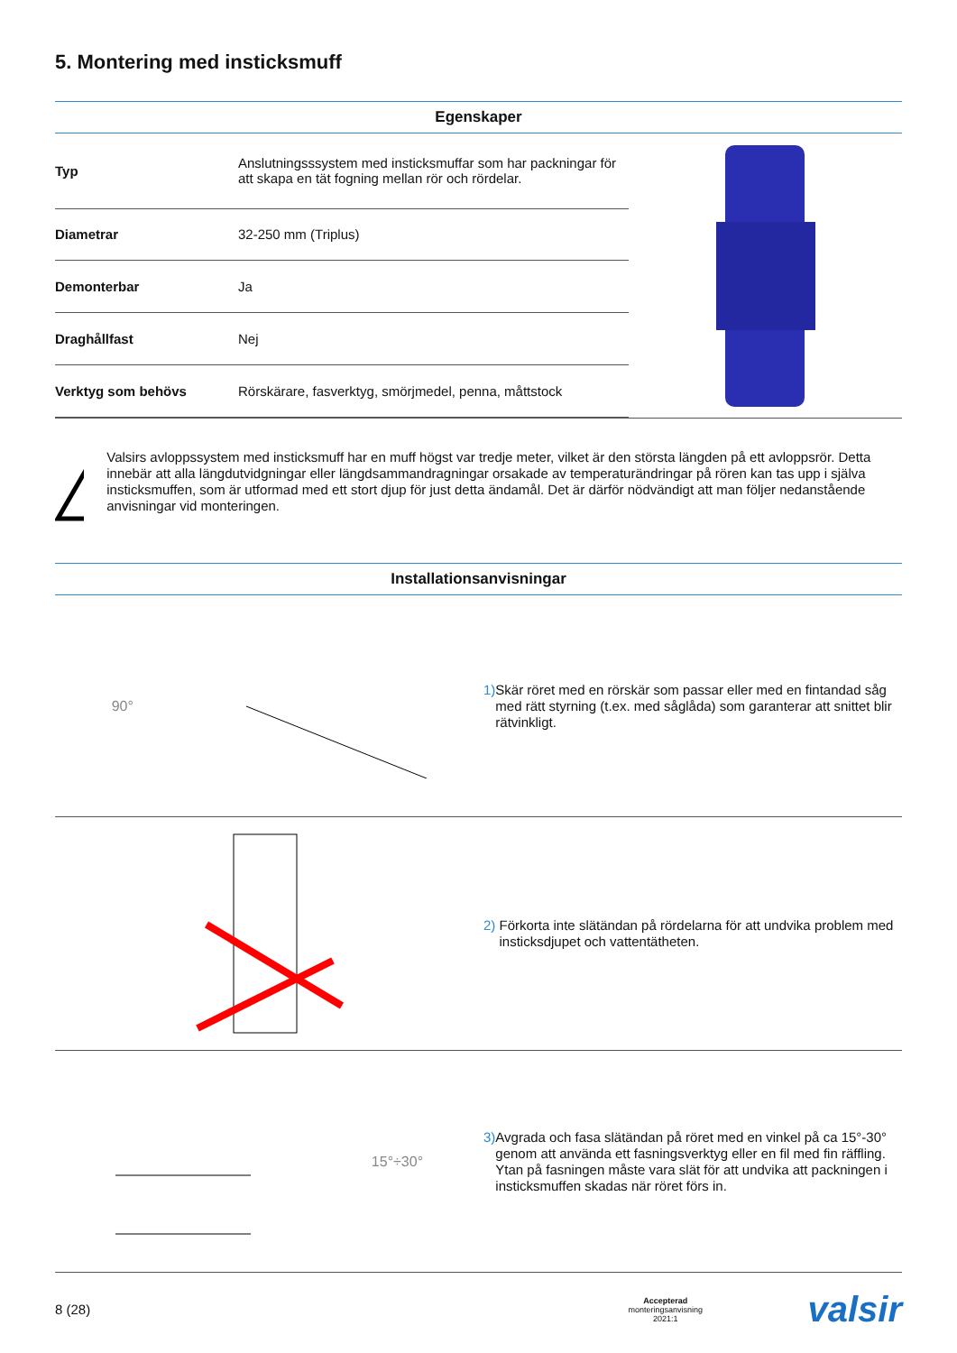5. Montering med insticksmuff
Egenskaper
| Typ | Anslutningsssystem med insticksmuffar som har packningar för att skapa en tät fogning mellan rör och rördelar. |
| Diametrar | 32-250 mm (Triplus) |
| Demonterbar | Ja |
| Draghållfast | Nej |
| Verktyg som behövs | Rörskärare, fasverktyg, smörjmedel, penna, måttstock |
Valsirs avloppssystem med insticksmuff har en muff högst var tredje meter, vilket är den största längden på ett avloppsrör. Detta innebär att alla längdutvidgningar eller längdsammandragningar orsakade av temperaturändringar på rören kan tas upp i själva insticksmuffen, som är utformad med ett stort djup för just detta ändamål. Det är därför nödvändigt att man följer nedanstående anvisningar vid monteringen.
Installationsanvisningar
90°
1) Skär röret med en rörskär som passar eller med en fintandad såg med rätt styrning (t.ex. med såglåda) som garanterar att snittet blir rätvinkligt.
2) Förkorta inte slätändan på rördelarna för att undvika problem med insticksdjupet och vattentätheten.
15°÷30°
3) Avgrada och fasa slätändan på röret med en vinkel på ca 15°-30° genom att använda ett fasningsverktyg eller en fil med fin räffling. Ytan på fasningen måste vara slät för att undvika att packningen i insticksmuffen skadas när röret förs in.
8 (28) Accepterad
monteringsanvisning
2021:1 valsir